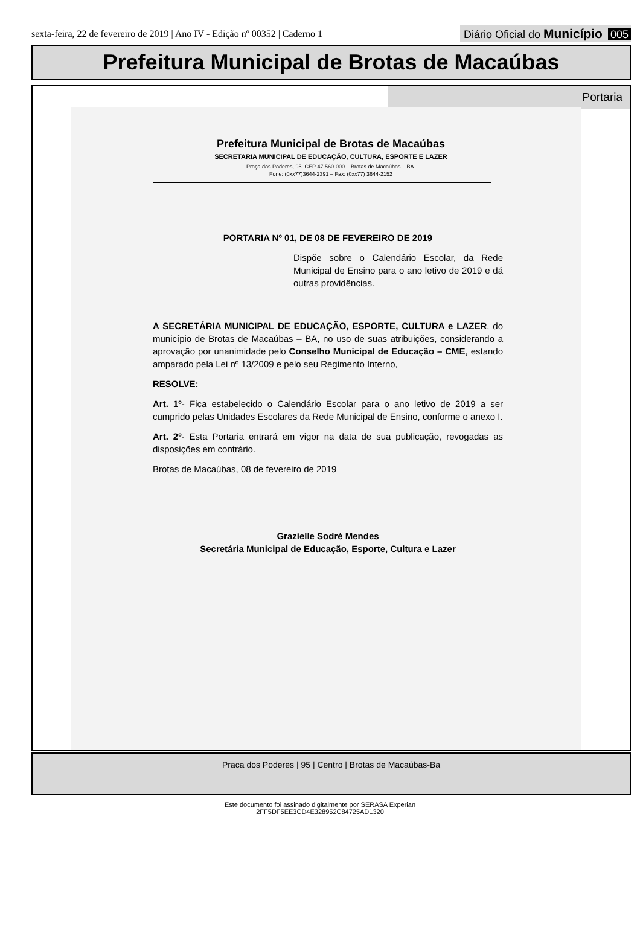sexta-feira, 22 de fevereiro de 2019 | Ano IV - Edição nº 00352 | Caderno 1
Diário Oficial do Município 005
Prefeitura Municipal de Brotas de Macaúbas
Portaria
Prefeitura Municipal de Brotas de Macaúbas
SECRETARIA MUNICIPAL DE EDUCAÇÃO, CULTURA, ESPORTE E LAZER
Praça dos Poderes, 95. CEP 47.560-000 – Brotas de Macaúbas – BA.
Fone: (0xx77)3644-2391 – Fax: (0xx77) 3644-2152
PORTARIA Nº 01, DE 08 DE FEVEREIRO DE 2019
Dispõe sobre o Calendário Escolar, da Rede Municipal de Ensino para o ano letivo de 2019 e dá outras providências.
A SECRETÁRIA MUNICIPAL DE EDUCAÇÃO, ESPORTE, CULTURA e LAZER, do município de Brotas de Macaúbas – BA, no uso de suas atribuições, considerando a aprovação por unanimidade pelo Conselho Municipal de Educação – CME, estando amparado pela Lei nº 13/2009 e pelo seu Regimento Interno,
RESOLVE:
Art. 1º- Fica estabelecido o Calendário Escolar para o ano letivo de 2019 a ser cumprido pelas Unidades Escolares da Rede Municipal de Ensino, conforme o anexo I.
Art. 2º- Esta Portaria entrará em vigor na data de sua publicação, revogadas as disposições em contrário.
Brotas de Macaúbas, 08 de fevereiro de 2019
Grazielle Sodré Mendes
Secretária Municipal de Educação, Esporte, Cultura e Lazer
Praca dos Poderes | 95 | Centro | Brotas de Macaúbas-Ba
Este documento foi assinado digitalmente por SERASA Experian
2FF5DF5EE3CD4E328952C84725AD1320